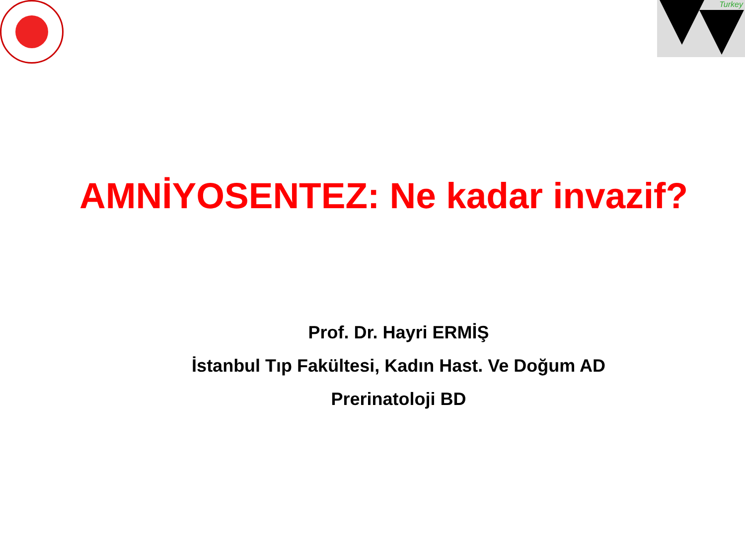Turkey
AMNİYOSENTEZ: Ne kadar invazif?
Prof. Dr. Hayri ERMİŞ
İstanbul Tıp Fakültesi, Kadın Hast. Ve Doğum AD
Prerinatoloji BD